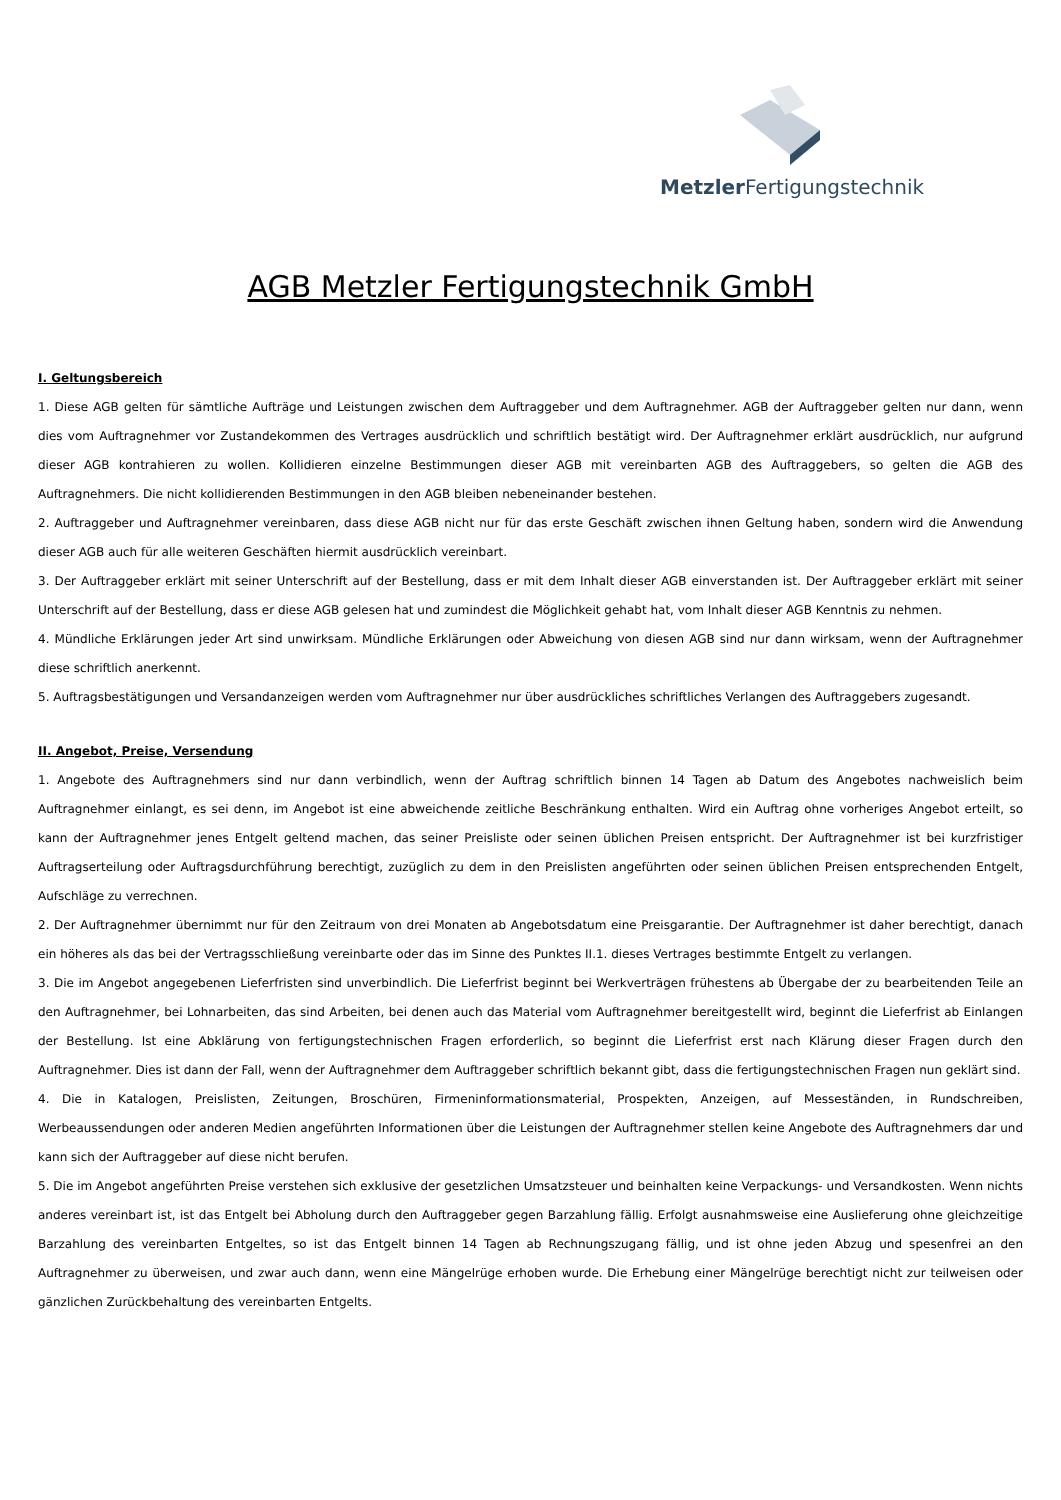Metzler Fertigungstechnik
AGB Metzler Fertigungstechnik GmbH
I. Geltungsbereich
1. Diese AGB gelten für sämtliche Aufträge und Leistungen zwischen dem Auftraggeber und dem Auftragnehmer. AGB der Auftraggeber gelten nur dann, wenn dies vom Auftragnehmer vor Zustandekommen des Vertrages ausdrücklich und schriftlich bestätigt wird. Der Auftragnehmer erklärt ausdrücklich, nur aufgrund dieser AGB kontrahieren zu wollen. Kollidieren einzelne Bestimmungen dieser AGB mit vereinbarten AGB des Auftraggebers, so gelten die AGB des Auftragnehmers. Die nicht kollidierenden Bestimmungen in den AGB bleiben nebeneinander bestehen.
2. Auftraggeber und Auftragnehmer vereinbaren, dass diese AGB nicht nur für das erste Geschäft zwischen ihnen Geltung haben, sondern wird die Anwendung dieser AGB auch für alle weiteren Geschäften hiermit ausdrücklich vereinbart.
3. Der Auftraggeber erklärt mit seiner Unterschrift auf der Bestellung, dass er mit dem Inhalt dieser AGB einverstanden ist. Der Auftraggeber erklärt mit seiner Unterschrift auf der Bestellung, dass er diese AGB gelesen hat und zumindest die Möglichkeit gehabt hat, vom Inhalt dieser AGB Kenntnis zu nehmen.
4. Mündliche Erklärungen jeder Art sind unwirksam. Mündliche Erklärungen oder Abweichung von diesen AGB sind nur dann wirksam, wenn der Auftragnehmer diese schriftlich anerkennt.
5. Auftragsbestätigungen und Versandanzeigen werden vom Auftragnehmer nur über ausdrückliches schriftliches Verlangen des Auftraggebers zugesandt.
II. Angebot, Preise, Versendung
1. Angebote des Auftragnehmers sind nur dann verbindlich, wenn der Auftrag schriftlich binnen 14 Tagen ab Datum des Angebotes nachweislich beim Auftragnehmer einlangt, es sei denn, im Angebot ist eine abweichende zeitliche Beschränkung enthalten. Wird ein Auftrag ohne vorheriges Angebot erteilt, so kann der Auftragnehmer jenes Entgelt geltend machen, das seiner Preisliste oder seinen üblichen Preisen entspricht. Der Auftragnehmer ist bei kurzfristiger Auftragserteilung oder Auftragsdurchführung berechtigt, zuzüglich zu dem in den Preislisten angeführten oder seinen üblichen Preisen entsprechenden Entgelt, Aufschläge zu verrechnen.
2. Der Auftragnehmer übernimmt nur für den Zeitraum von drei Monaten ab Angebotsdatum eine Preisgarantie. Der Auftragnehmer ist daher berechtigt, danach ein höheres als das bei der Vertragsschließung vereinbarte oder das im Sinne des Punktes II.1. dieses Vertrages bestimmte Entgelt zu verlangen.
3. Die im Angebot angegebenen Lieferfristen sind unverbindlich. Die Lieferfrist beginnt bei Werkverträgen frühestens ab Übergabe der zu bearbeitenden Teile an den Auftragnehmer, bei Lohnarbeiten, das sind Arbeiten, bei denen auch das Material vom Auftragnehmer bereitgestellt wird, beginnt die Lieferfrist ab Einlangen der Bestellung. Ist eine Abklärung von fertigungstechnischen Fragen erforderlich, so beginnt die Lieferfrist erst nach Klärung dieser Fragen durch den Auftragnehmer. Dies ist dann der Fall, wenn der Auftragnehmer dem Auftraggeber schriftlich bekannt gibt, dass die fertigungstechnischen Fragen nun geklärt sind.
4. Die in Katalogen, Preislisten, Zeitungen, Broschüren, Firmeninformationsmaterial, Prospekten, Anzeigen, auf Messeständen, in Rundschreiben, Werbeaussendungen oder anderen Medien angeführten Informationen über die Leistungen der Auftragnehmer stellen keine Angebote des Auftragnehmers dar und kann sich der Auftraggeber auf diese nicht berufen.
5. Die im Angebot angeführten Preise verstehen sich exklusive der gesetzlichen Umsatzsteuer und beinhalten keine Verpackungs- und Versandkosten. Wenn nichts anderes vereinbart ist, ist das Entgelt bei Abholung durch den Auftraggeber gegen Barzahlung fällig. Erfolgt ausnahmsweise eine Auslieferung ohne gleichzeitige Barzahlung des vereinbarten Entgeltes, so ist das Entgelt binnen 14 Tagen ab Rechnungszugang fällig, und ist ohne jeden Abzug und spesenfrei an den Auftragnehmer zu überweisen, und zwar auch dann, wenn eine Mängelrüge erhoben wurde. Die Erhebung einer Mängelrüge berechtigt nicht zur teilweisen oder gänzlichen Zurückbehaltung des vereinbarten Entgelts.